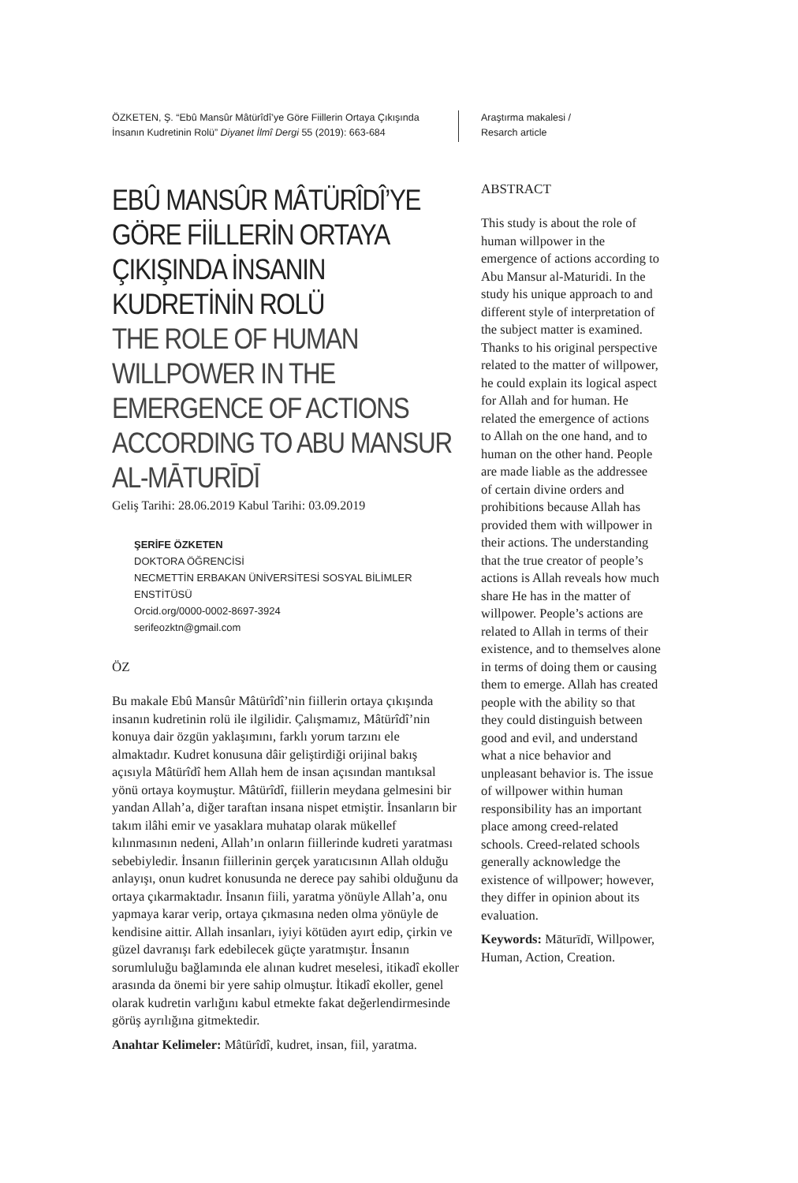ÖZKETEN, Ş. “Ebû Mansûr Mâtürîdî’ye Göre Fiillerin Ortaya Çıkışında İnsanın Kudretinin Rolü” Diyanet İlmî Dergi 55 (2019): 663-684
EBÛ MANSÛR MÂTÜRÎDÎ’YE GÖRE FİİLLERİN ORTAYA ÇIKIŞINDA İNSANIN KUDRETİNİN ROLÜ
THE ROLE OF HUMAN WILLPOWER IN THE EMERGENCE OF ACTIONS ACCORDING TO ABU MANSUR AL-MĀTURĪDĪ
Geliş Tarihi: 28.06.2019 Kabul Tarihi: 03.09.2019
ŞERİFE ÖZKETEN
DOKTORA ÖĞRENCİSİ
NECMETTİN ERBAKAN ÜNİVERSİTESİ SOSYAL BİLİMLER ENSTİTÜSÜ
Orcid.org/0000-0002-8697-3924
serifeozktn@gmail.com
ÖZ
Bu makale Ebû Mansûr Mâtürîdî’nin fiillerin ortaya çıkışında insanın kudretinin rolü ile ilgilidir. Çalışmamız, Mâtürîdî’nin konuya dair özgün yaklaşımını, farklı yorum tarzını ele almaktadır. Kudret konusuna dâir geliştirdiği orijinal bakış açısıyla Mâtürîdî hem Allah hem de insan açısından mantıksal yönü ortaya koymuştur. Mâtürîdî, fiillerin meydana gelmesini bir yandan Allah’a, diğer taraftan insana nispet etmiştir. İnsanların bir takım ilâhi emir ve yasaklara muhatap olarak mükellef kılınmasının nedeni, Allah’ın onların fiillerinde kudreti yaratması sebebiyledir. İnsanın fiillerinin gerçek yaratıcısının Allah olduğu anlayışı, onun kudret konusunda ne derece pay sahibi olduğunu da ortaya çıkarmaktadır. İnsanın fiili, yaratma yönüyle Allah’a, onu yapmaya karar verip, ortaya çıkmasına neden olma yönüyle de kendisine aittir. Allah insanları, iyiyi kötüden ayırt edip, çirkin ve güzel davranışı fark edebilecek güçte yaratmıştır. İnsanın sorumluluğu bağlamında ele alınan kudret meselesi, itikadî ekoller arasında da önemi bir yere sahip olmuştur. İtikadî ekoller, genel olarak kudretin varlığını kabul etmekte fakat değerlendirmesinde görüş ayrılığına gitmektedir.
Anahtar Kelimeler: Mâtürîdî, kudret, insan, fiil, yaratma.
Araştırma makalesi /
Resarch article
ABSTRACT
This study is about the role of human willpower in the emergence of actions according to Abu Mansur al-Maturidi. In the study his unique approach to and different style of interpretation of the subject matter is examined. Thanks to his original perspective related to the matter of willpower, he could explain its logical aspect for Allah and for human. He related the emergence of actions to Allah on the one hand, and to human on the other hand. People are made liable as the addressee of certain divine orders and prohibitions because Allah has provided them with willpower in their actions. The understanding that the true creator of people’s actions is Allah reveals how much share He has in the matter of willpower. People’s actions are related to Allah in terms of their existence, and to themselves alone in terms of doing them or causing them to emerge. Allah has created people with the ability so that they could distinguish between good and evil, and understand what a nice behavior and unpleasant behavior is. The issue of willpower within human responsibility has an important place among creed-related schools. Creed-related schools generally acknowledge the existence of willpower; however, they differ in opinion about its evaluation.
Keywords: Māturīdī, Willpower, Human, Action, Creation.